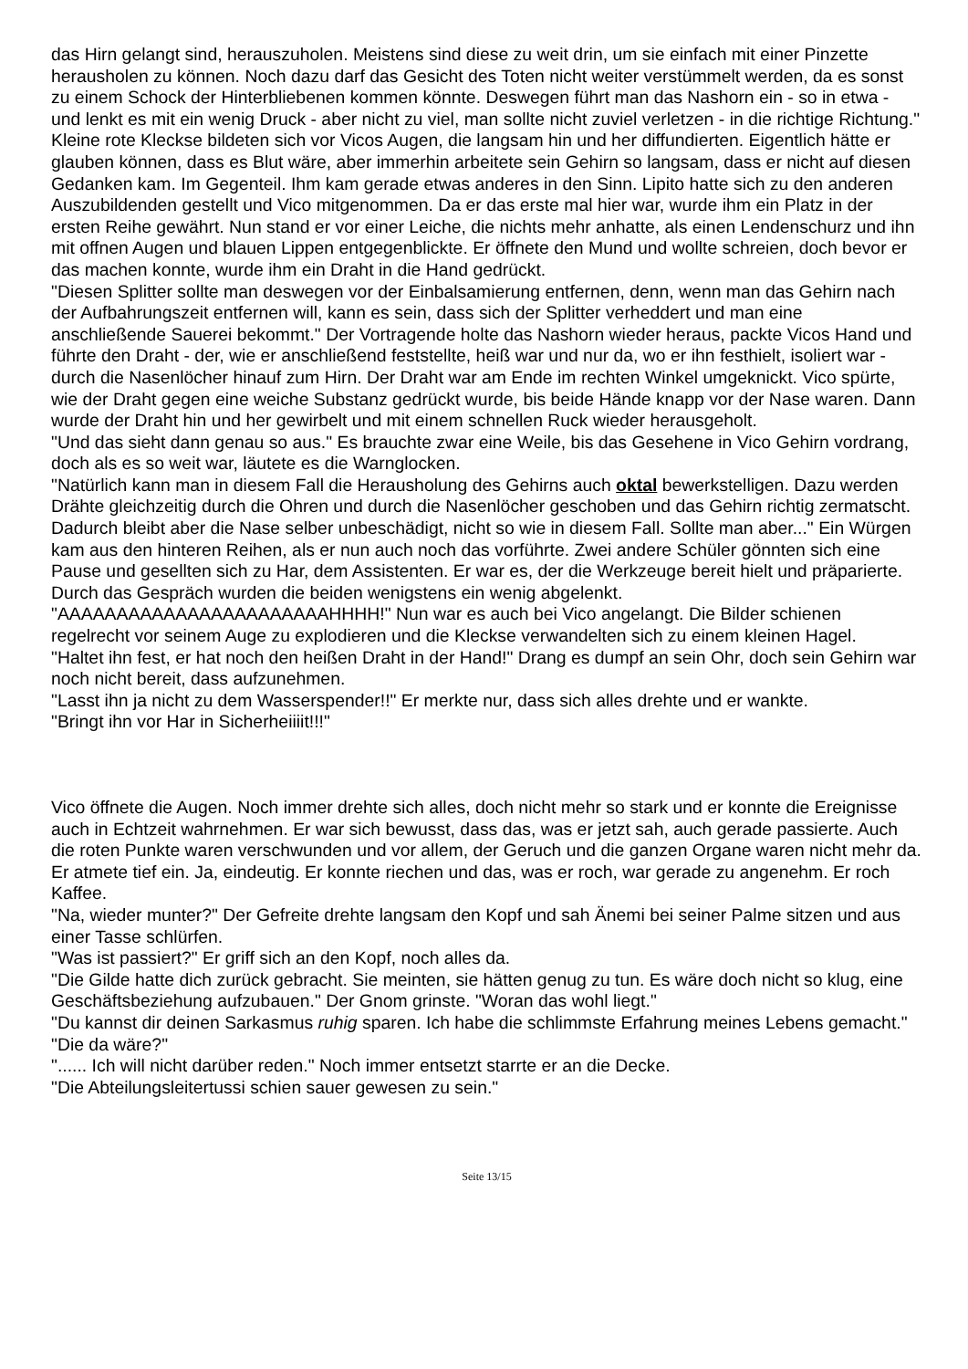das Hirn gelangt sind, herauszuholen. Meistens sind diese zu weit drin, um sie einfach mit einer Pinzette herausholen zu können. Noch dazu darf das Gesicht des Toten nicht weiter verstümmelt werden, da es sonst zu einem Schock der Hinterbliebenen kommen könnte. Deswegen führt man das Nashorn ein - so in etwa - und lenkt es mit ein wenig Druck - aber nicht zu viel, man sollte nicht zuviel verletzen - in die richtige Richtung." Kleine rote Kleckse bildeten sich vor Vicos Augen, die langsam hin und her diffundierten. Eigentlich hätte er glauben können, dass es Blut wäre, aber immerhin arbeitete sein Gehirn so langsam, dass er nicht auf diesen Gedanken kam. Im Gegenteil. Ihm kam gerade etwas anderes in den Sinn. Lipito hatte sich zu den anderen Auszubildenden gestellt und Vico mitgenommen. Da er das erste mal hier war, wurde ihm ein Platz in der ersten Reihe gewährt. Nun stand er vor einer Leiche, die nichts mehr anhatte, als einen Lendenschurz und ihn mit offnen Augen und blauen Lippen entgegenblickte. Er öffnete den Mund und wollte schreien, doch bevor er das machen konnte, wurde ihm ein Draht in die Hand gedrückt.
"Diesen Splitter sollte man deswegen vor der Einbalsamierung entfernen, denn, wenn man das Gehirn nach der Aufbahrungszeit entfernen will, kann es sein, dass sich der Splitter verheddert und man eine anschließende Sauerei bekommt." Der Vortragende holte das Nashorn wieder heraus, packte Vicos Hand und führte den Draht - der, wie er anschließend feststellte, heiß war und nur da, wo er ihn festhielt, isoliert war - durch die Nasenlöcher hinauf zum Hirn. Der Draht war am Ende im rechten Winkel umgeknickt. Vico spürte, wie der Draht gegen eine weiche Substanz gedrückt wurde, bis beide Hände knapp vor der Nase waren. Dann wurde der Draht hin und her gewirbelt und mit einem schnellen Ruck wieder herausgeholt.
"Und das sieht dann genau so aus." Es brauchte zwar eine Weile, bis das Gesehene in Vico Gehirn vordrang, doch als es so weit war, läutete es die Warnglocken.
"Natürlich kann man in diesem Fall die Herausholung des Gehirns auch oktal bewerkstelligen. Dazu werden Drähte gleichzeitig durch die Ohren und durch die Nasenlöcher geschoben und das Gehirn richtig zermatscht. Dadurch bleibt aber die Nase selber unbeschädigt, nicht so wie in diesem Fall. Sollte man aber..." Ein Würgen kam aus den hinteren Reihen, als er nun auch noch das vorführte. Zwei andere Schüler gönnten sich eine Pause und gesellten sich zu Har, dem Assistenten. Er war es, der die Werkzeuge bereit hielt und präparierte. Durch das Gespräch wurden die beiden wenigstens ein wenig abgelenkt.
"AAAAAAAAAAAAAAAAAAAAAAAHHHH!" Nun war es auch bei Vico angelangt. Die Bilder schienen regelrecht vor seinem Auge zu explodieren und die Kleckse verwandelten sich zu einem kleinen Hagel.
"Haltet ihn fest, er hat noch den heißen Draht in der Hand!" Drang es dumpf an sein Ohr, doch sein Gehirn war noch nicht bereit, dass aufzunehmen.
"Lasst ihn ja nicht zu dem Wasserspender!!" Er merkte nur, dass sich alles drehte und er wankte.
"Bringt ihn vor Har in Sicherheiiiit!!!"
Vico öffnete die Augen. Noch immer drehte sich alles, doch nicht mehr so stark und er konnte die Ereignisse auch in Echtzeit wahrnehmen. Er war sich bewusst, dass das, was er jetzt sah, auch gerade passierte. Auch die roten Punkte waren verschwunden und vor allem, der Geruch und die ganzen Organe waren nicht mehr da. Er atmete tief ein. Ja, eindeutig. Er konnte riechen und das, was er roch, war gerade zu angenehm. Er roch Kaffee.
"Na, wieder munter?" Der Gefreite drehte langsam den Kopf und sah Änemi bei seiner Palme sitzen und aus einer Tasse schlürfen.
"Was ist passiert?" Er griff sich an den Kopf, noch alles da.
"Die Gilde hatte dich zurück gebracht. Sie meinten, sie hätten genug zu tun. Es wäre doch nicht so klug, eine Geschäftsbeziehung aufzubauen." Der Gnom grinste. "Woran das wohl liegt."
"Du kannst dir deinen Sarkasmus ruhig sparen. Ich habe die schlimmste Erfahrung meines Lebens gemacht."
"Die da wäre?"
"...... Ich will nicht darüber reden." Noch immer entsetzt starrte er an die Decke.
"Die Abteilungsleitertussi schien sauer gewesen zu sein."
Seite 13/15